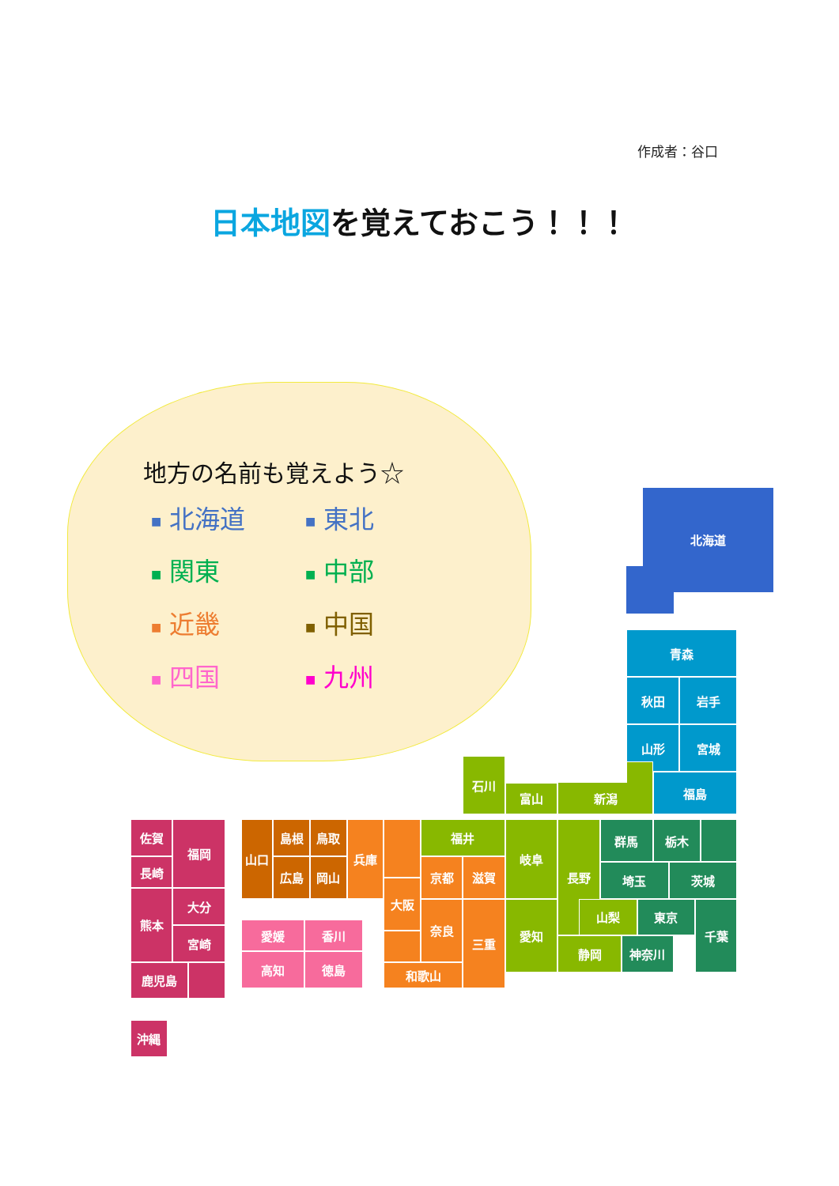作成者：谷口
日本地図を覚えておこう！！！
地方の名前も覚えよう☆
■ 北海道
■ 東北
■ 関東
■ 中部
■ 近畿
■ 中国
■ 四国
■ 九州
北海道
青森
秋田
岩手
山形
宮城
福島
石川
富山
新潟
福井
岐阜
長野
群馬
栃木
埼玉
茨城
山梨
東京
千葉
愛知
静岡
神奈川
山口
島根
鳥取
広島
岡山
兵庫
京都
滋賀
大阪
奈良
三重
和歌山
愛媛
香川
高知
徳島
佐賀
福岡
長崎
熊本
大分
宮崎
鹿児島
沖縄